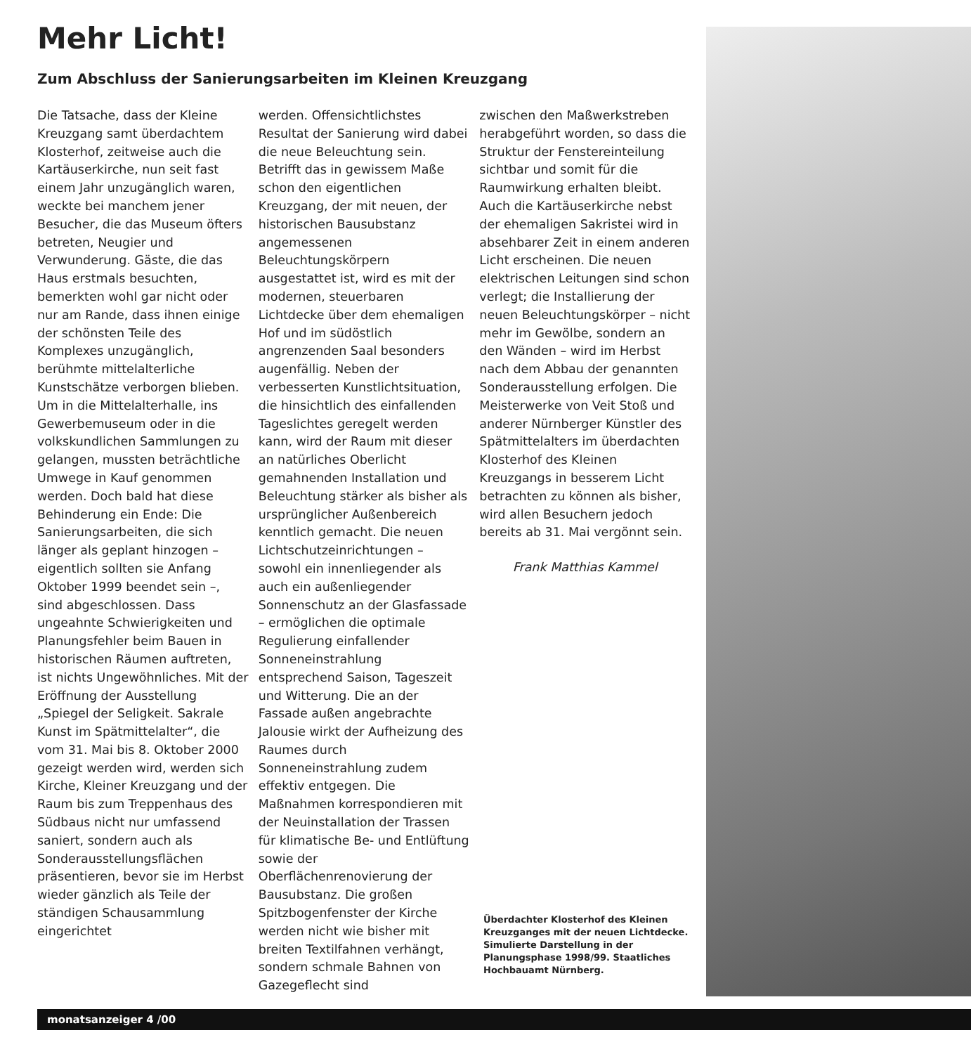Mehr Licht!
Zum Abschluss der Sanierungsarbeiten im Kleinen Kreuzgang
Die Tatsache, dass der Kleine Kreuzgang samt überdachtem Klosterhof, zeitweise auch die Kartäuserkirche, nun seit fast einem Jahr unzugänglich waren, weckte bei manchem jener Besucher, die das Museum öfters betreten, Neugier und Verwunderung. Gäste, die das Haus erstmals besuchten, bemerkten wohl gar nicht oder nur am Rande, dass ihnen einige der schönsten Teile des Komplexes unzugänglich, berühmte mittelalterliche Kunstschätze verborgen blieben. Um in die Mittelalterhalle, ins Gewerbemuseum oder in die volkskundlichen Sammlungen zu gelangen, mussten beträchtliche Umwege in Kauf genommen werden. Doch bald hat diese Behinderung ein Ende: Die Sanierungsarbeiten, die sich länger als geplant hinzogen – eigentlich sollten sie Anfang Oktober 1999 beendet sein –, sind abgeschlossen. Dass ungeahnte Schwierigkeiten und Planungsfehler beim Bauen in historischen Räumen auftreten, ist nichts Ungewöhnliches. Mit der Eröffnung der Ausstellung „Spiegel der Seligkeit. Sakrale Kunst im Spätmittelalter“, die vom 31. Mai bis 8. Oktober 2000 gezeigt werden wird, werden sich Kirche, Kleiner Kreuzgang und der Raum bis zum Treppenhaus des Südbaus nicht nur umfassend saniert, sondern auch als Sonderausstellungsflächen präsentieren, bevor sie im Herbst wieder gänzlich als Teile der ständigen Schausammlung eingerichtet
werden. Offensichtlichstes Resultat der Sanierung wird dabei die neue Beleuchtung sein. Betrifft das in gewissem Maße schon den eigentlichen Kreuzgang, der mit neuen, der historischen Bausubstanz angemessenen Beleuchtungskörpern ausgestattet ist, wird es mit der modernen, steuerbaren Lichtdecke über dem ehemaligen Hof und im südöstlich angrenzenden Saal besonders augenfällig. Neben der verbesserten Kunstlichtsituation, die hinsichtlich des einfallenden Tageslichtes geregelt werden kann, wird der Raum mit dieser an natürliches Oberlicht gemahnenden Installation und Beleuchtung stärker als bisher als ursprünglicher Außenbereich kenntlich gemacht. Die neuen Lichtschutzeinrichtungen – sowohl ein innenliegender als auch ein außenliegender Sonnenschutz an der Glasfassade – ermöglichen die optimale Regulierung einfallender Sonneneinstrahlung entsprechend Saison, Tageszeit und Witterung. Die an der Fassade außen angebrachte Jalousie wirkt der Aufheizung des Raumes durch Sonneneinstrahlung zudem effektiv entgegen. Die Maßnahmen korrespondieren mit der Neuinstallation der Trassen für klimatische Be- und Entlüftung sowie der Oberflächenrenovierung der Bausubstanz. Die großen Spitzbogenfenster der Kirche werden nicht wie bisher mit breiten Textilfahnen verhängt, sondern schmale Bahnen von Gazegeflecht sind
zwischen den Maßwerkstreben herabgeführt worden, so dass die Struktur der Fenstereinteilung sichtbar und somit für die Raumwirkung erhalten bleibt. Auch die Kartäuserkirche nebst der ehemaligen Sakristei wird in absehbarer Zeit in einem anderen Licht erscheinen. Die neuen elektrischen Leitungen sind schon verlegt; die Installierung der neuen Beleuchtungskörper – nicht mehr im Gewölbe, sondern an den Wänden – wird im Herbst nach dem Abbau der genannten Sonderausstellung erfolgen. Die Meisterwerke von Veit Stoß und anderer Nürnberger Künstler des Spätmittelalters im überdachten Klosterhof des Kleinen Kreuzgangs in besserem Licht betrachten zu können als bisher, wird allen Besuchern jedoch bereits ab 31. Mai vergönnt sein.
Frank Matthias Kammel
Überdachter Klosterhof des Kleinen Kreuzganges mit der neuen Lichtdecke. Simulierte Darstellung in der Planungsphase 1998/99. Staatliches Hochbauamt Nürnberg.
monatsanzeiger 4 /00